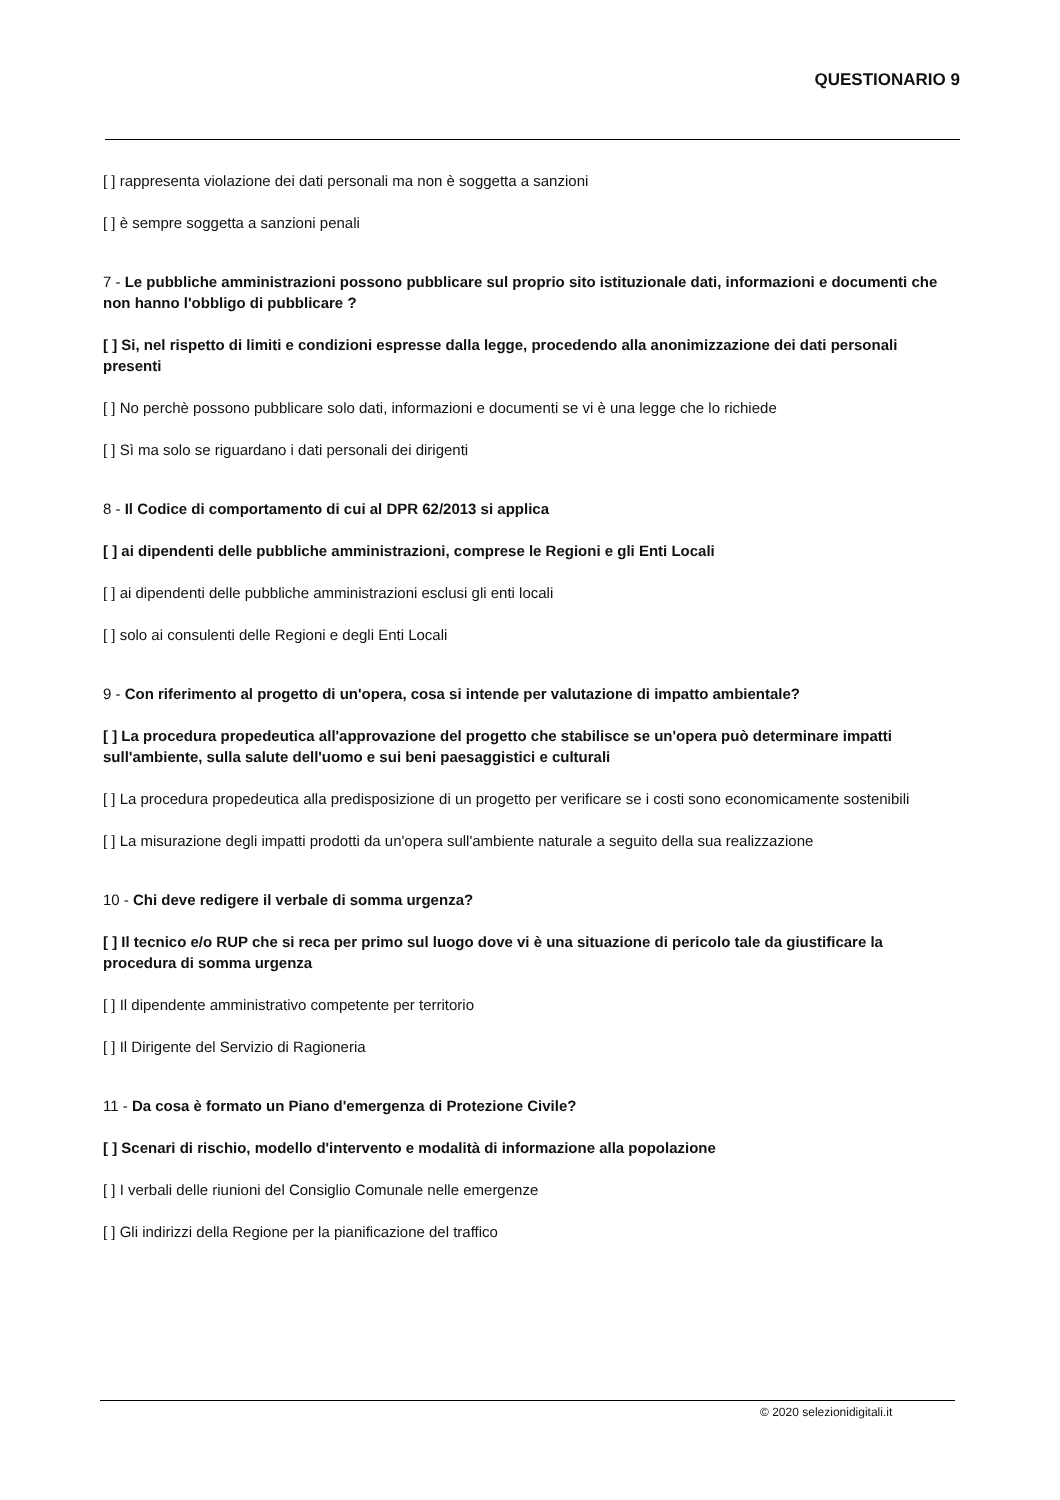QUESTIONARIO 9
[ ] rappresenta violazione dei dati personali ma non è soggetta a sanzioni
[ ] è sempre soggetta a sanzioni penali
7 - Le pubbliche amministrazioni possono pubblicare sul proprio sito istituzionale dati, informazioni e documenti che non hanno l'obbligo di pubblicare ?
[ ] Si, nel rispetto di limiti e condizioni espresse dalla legge, procedendo alla anonimizzazione dei dati personali presenti
[ ] No perchè possono pubblicare solo dati, informazioni e documenti se vi è una legge che lo richiede
[ ] Sì ma solo se riguardano i dati personali dei dirigenti
8 - Il Codice di comportamento di cui al DPR 62/2013 si applica
[ ] ai dipendenti delle pubbliche amministrazioni, comprese le Regioni e gli Enti Locali
[ ] ai dipendenti delle pubbliche amministrazioni esclusi gli enti locali
[ ] solo ai consulenti delle Regioni e degli Enti Locali
9 - Con riferimento al progetto di un'opera, cosa si intende per valutazione di impatto ambientale?
[ ] La procedura propedeutica all'approvazione del progetto che stabilisce se un'opera può determinare impatti sull'ambiente, sulla salute dell'uomo e sui beni paesaggistici e culturali
[ ] La procedura propedeutica alla predisposizione di un progetto per verificare se i costi sono economicamente sostenibili
[ ] La misurazione degli impatti prodotti da un'opera sull'ambiente naturale a seguito della sua realizzazione
10 - Chi deve redigere il verbale di somma urgenza?
[ ] Il tecnico e/o RUP che si reca per primo sul luogo dove vi è una situazione di pericolo tale da giustificare la procedura di somma urgenza
[ ] Il dipendente amministrativo competente per territorio
[ ] Il Dirigente del Servizio di Ragioneria
11 - Da cosa è formato un Piano d'emergenza di Protezione Civile?
[ ] Scenari di rischio, modello d'intervento e modalità di informazione alla popolazione
[ ] I verbali delle riunioni del Consiglio Comunale nelle emergenze
[ ] Gli indirizzi della Regione per la pianificazione del traffico
© 2020 selezionidigitali.it